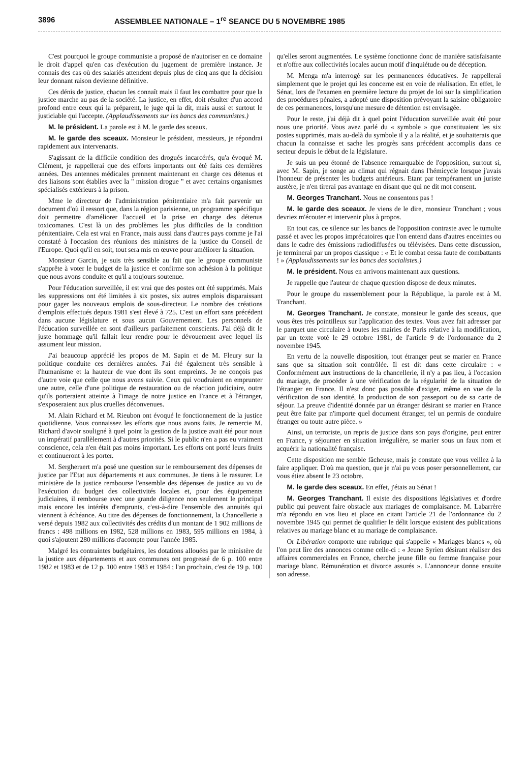3896 ASSEMBLEE NATIONALE – 1<sup>re</sup> SEANCE DU 5 NOVEMBRE 1985
C'est pourquoi le groupe communiste a proposé de n'autoriser en ce domaine le droit d'appel qu'en cas d'exécution du jugement de première instance. Je connais des cas où des salariés attendent depuis plus de cinq ans que la décision leur donnant raison devienne définitive.
Ces dénis de justice, chacun les connaît mais il faut les combattre pour que la justice marche au pas de la société. La justice, en effet, doit résulter d'un accord profond entre ceux qui la préparent, le juge qui la dit, mais aussi et surtout le justiciable qui l'accepte. (Applaudissements sur les bancs des communistes.)
M. le président. La parole est à M. le garde des sceaux.
M. le garde des sceaux. Monsieur le président, messieurs, je répondrai rapidement aux intervenants.
S'agissant de la difficile condition des drogués incarcérés, qu'a évoqué M. Clément, je rappellerai que des efforts importants ont été faits ces dernières années. Des antennes médicales prennent maintenant en charge ces détenus et des liaisons sont établies avec la " mission drogue " et avec certains organismes spécialisés extérieurs à la prison.
Mme le directeur de l'administration pénitentiaire m'a fait parvenir un document d'où il ressort que, dans la région parisienne, un programme spécifique doit permettre d'améliorer l'accueil et la prise en charge des détenus toxicomanes. C'est là un des problèmes les plus difficiles de la condition pénitentiaire. Cela est vrai en France, mais aussi dans d'autres pays comme je l'ai constaté à l'occasion des réunions des ministres de la justice du Conseil de l'Europe. Quoi qu'il en soit, tout sera mis en œuvre pour améliorer la situation.
Monsieur Garcin, je suis très sensible au fait que le groupe communiste s'apprête à voter le budget de la justice et confirme son adhésion à la politique que nous avons conduite et qu'il a toujours soutenue.
Pour l'éducation surveillée, il est vrai que des postes ont été supprimés. Mais les suppressions ont été limitées à six postes, six autres emplois disparaissant pour gager les nouveaux emplois de sous-directeur. Le nombre des créations d'emplois effectués depuis 1981 s'est élevé à 725. C'est un effort sans précédent dans aucune législature et sous aucun Gouvernement. Les personnels de l'éducation surveillée en sont d'ailleurs parfaitement conscients. J'ai déjà dit le juste hommage qu'il fallait leur rendre pour le dévouement avec lequel ils assument leur mission.
J'ai beaucoup apprécié les propos de M. Sapin et de M. Fleury sur la politique conduite ces dernières années. J'ai été également très sensible à l'humanisme et la hauteur de vue dont ils sont empreints. Je ne conçois pas d'autre voie que celle que nous avons suivie. Ceux qui voudraient en emprunter une autre, celle d'une politique de restauration ou de réaction judiciaire, outre qu'ils porteraient atteinte à l'image de notre justice en France et à l'étranger, s'exposeraient aux plus cruelles déconvenues.
M. Alain Richard et M. Rieubon ont évoqué le fonctionnement de la justice quotidienne. Vous connaissez les efforts que nous avons faits. Je remercie M. Richard d'avoir souligné à quel point la gestion de la justice avait été pour nous un impératif parallèlement à d'autres priorités. Si le public n'en a pas eu vraiment conscience, cela n'en était pas moins important. Les efforts ont porté leurs fruits et continueront à les porter.
M. Sergheraert m'a posé une question sur le remboursement des dépenses de justice par l'Etat aux départements et aux communes. Je tiens à le rassurer. Le ministère de la justice rembourse l'ensemble des dépenses de justice au vu de l'exécution du budget des collectivités locales et, pour des équipements judiciaires, il rembourse avec une grande diligence non seulement le principal mais encore les intérêts d'emprunts, c'est-à-dire l'ensemble des annuités qui viennent à échéance. Au titre des dépenses de fonctionnement, la Chancellerie a versé depuis 1982 aux collectivités des crédits d'un montant de 1 902 millions de francs : 498 millions en 1982, 528 millions en 1983, 595 millions en 1984, à quoi s'ajoutent 280 millions d'acompte pour l'année 1985.
Malgré les contraintes budgétaires, les dotations allouées par le ministère de la justice aux départements et aux communes ont progressé de 6 p. 100 entre 1982 et 1983 et de 12 p. 100 entre 1983 et 1984 ; l'an prochain, c'est de 19 p. 100 qu'elles seront augmentées. Le système fonctionne donc de manière satisfaisante et n'offre aux collectivités locales aucun motif d'inquiétude ou de déception.
M. Menga m'a interrogé sur les permanences éducatives. Je rappellerai simplement que le projet qui les concerne est en voie de réalisation. En effet, le Sénat, lors de l'examen en première lecture du projet de loi sur la simplification des procédures pénales, a adopté une disposition prévoyant la saisine obligatoire de ces permanences, lorsqu'une mesure de détention est envisagée.
Pour le reste, j'ai déjà dit à quel point l'éducation surveillée avait été pour nous une priorité. Vous avez parlé du « symbole » que constituaient les six postes supprimés, mais au-delà du symbole il y a la réalité, et je souhaiterais que chacun la connaisse et sache les progrès sans précédent accomplis dans ce secteur depuis le début de la législature.
Je suis un peu étonné de l'absence remarquable de l'opposition, surtout si, avec M. Sapin, je songe au climat qui régnait dans l'hémicycle lorsque j'avais l'honneur de présenter les budgets antérieurs. Etant par tempérament un juriste austère, je n'en tirerai pas avantage en disant que qui ne dit mot consent.
M. Georges Tranchant. Nous ne consentons pas !
M. le garde des sceaux. Je viens de le dire, monsieur Tranchant ; vous devriez m'écouter et intervenir plus à propos.
En tout cas, ce silence sur les bancs de l'opposition contraste avec le tumulte passé et avec les propos imprécatoires que l'on entend dans d'autres enceintes ou dans le cadre des émissions radiodiffusées ou télévisées. Dans cette discussion, je terminerai par un propos classique : « Et le combat cessa faute de combattants ! » (Applaudissements sur les bancs des socialistes.)
M. le président. Nous en arrivons maintenant aux questions.
Je rappelle que l'auteur de chaque question dispose de deux minutes.
Pour le groupe du rassemblement pour la République, la parole est à M. Tranchant.
M. Georges Tranchant. Je constate, monsieur le garde des sceaux, que vous êtes très pointilleux sur l'application des textes. Vous avez fait adresser par le parquet une circulaire à toutes les mairies de Paris relative à la modification, par un texte voté le 29 octobre 1981, de l'article 9 de l'ordonnance du 2 novembre 1945.
En vertu de la nouvelle disposition, tout étranger peut se marier en France sans que sa situation soit contrôlée. Il est dit dans cette circulaire : « Conformément aux instructions de la chancellerie, il n'y a pas lieu, à l'occasion du mariage, de procéder à une vérification de la régularité de la situation de l'étranger en France. Il n'est donc pas possible d'exiger, même en vue de la vérification de son identité, la production de son passeport ou de sa carte de séjour. La preuve d'identité donnée par un étranger désirant se marier en France peut être faite par n'importe quel document étranger, tel un permis de conduire étranger ou toute autre pièce. »
Ainsi, un terroriste, un repris de justice dans son pays d'origine, peut entrer en France, y séjourner en situation irrégulière, se marier sous un faux nom et acquérir la nationalité française.
Cette disposition me semble fâcheuse, mais je constate que vous veillez à la faire appliquer. D'où ma question, que je n'ai pu vous poser personnellement, car vous étiez absent le 23 octobre.
M. le garde des sceaux. En effet, j'étais au Sénat !
M. Georges Tranchant. Il existe des dispositions législatives et d'ordre public qui peuvent faire obstacle aux mariages de complaisance. M. Labarrère m'a répondu en vos lieu et place en citant l'article 21 de l'ordonnance du 2 novembre 1945 qui permet de qualifier le délit lorsque existent des publications relatives au mariage blanc et au mariage de complaisance.
Or Libération comporte une rubrique qui s'appelle « Mariages blancs », où l'on peut lire des annonces comme celle-ci : « Jeune Syrien désirant réaliser des affaires commerciales en France, cherche jeune fille ou femme française pour mariage blanc. Rémunération et divorce assurés ». L'annonceur donne ensuite son adresse.